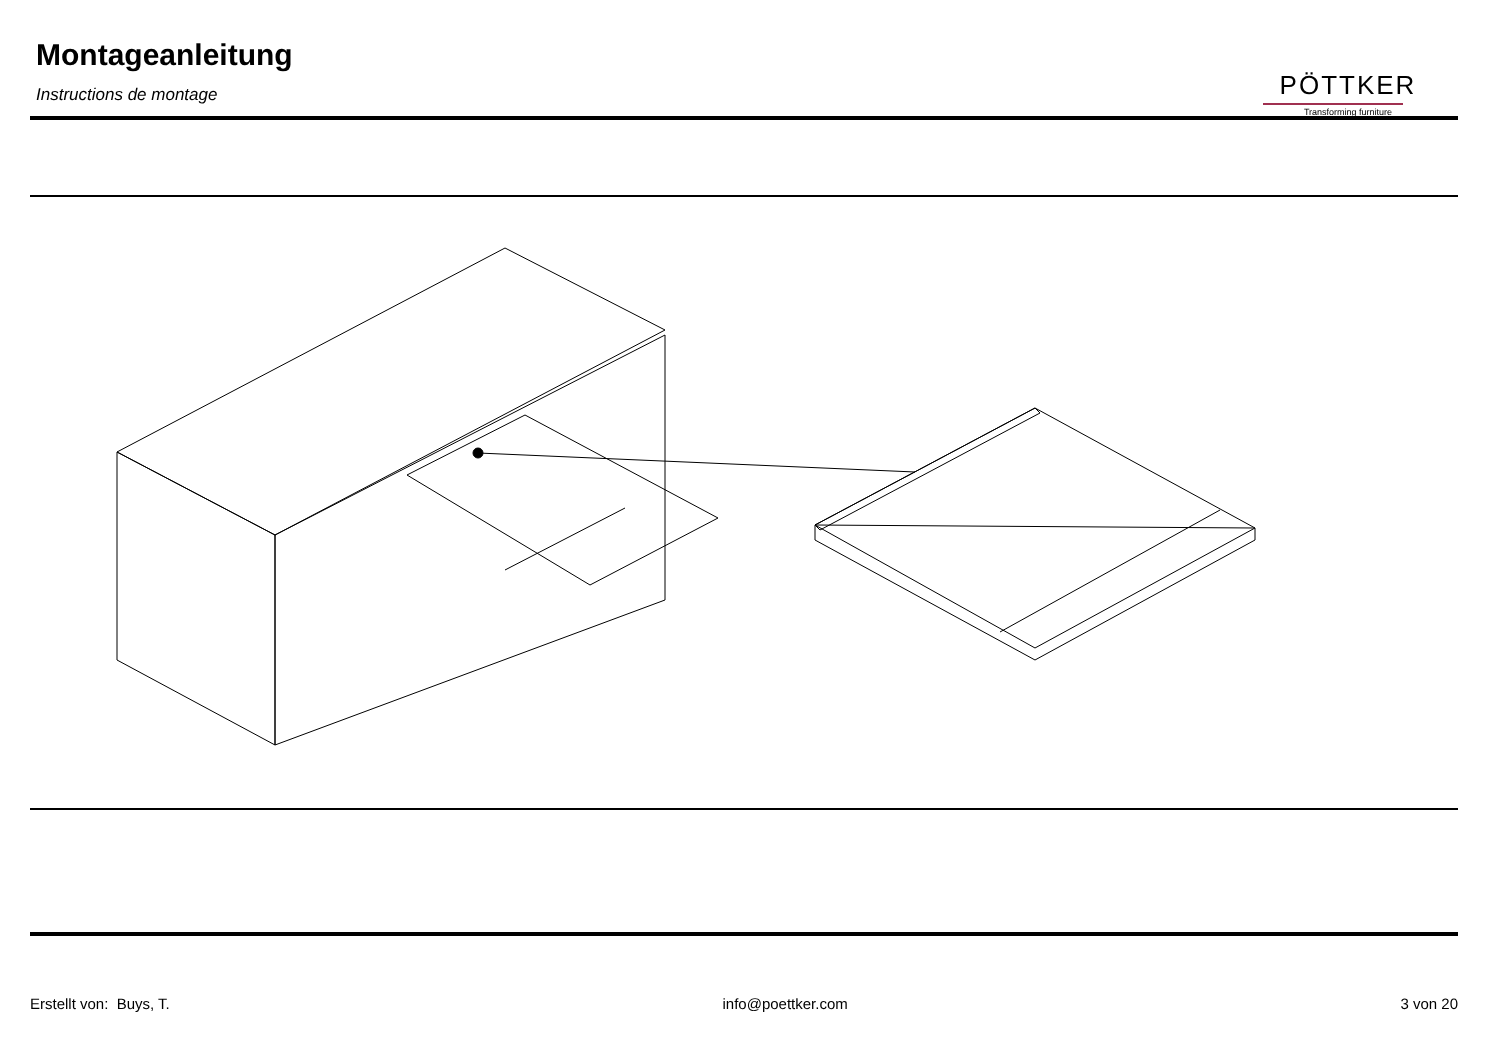Montageanleitung
Instructions de montage
PÖTTKER
Transforming furniture
Erstellt von: Buys, T. info@poettker.com 3 von 20